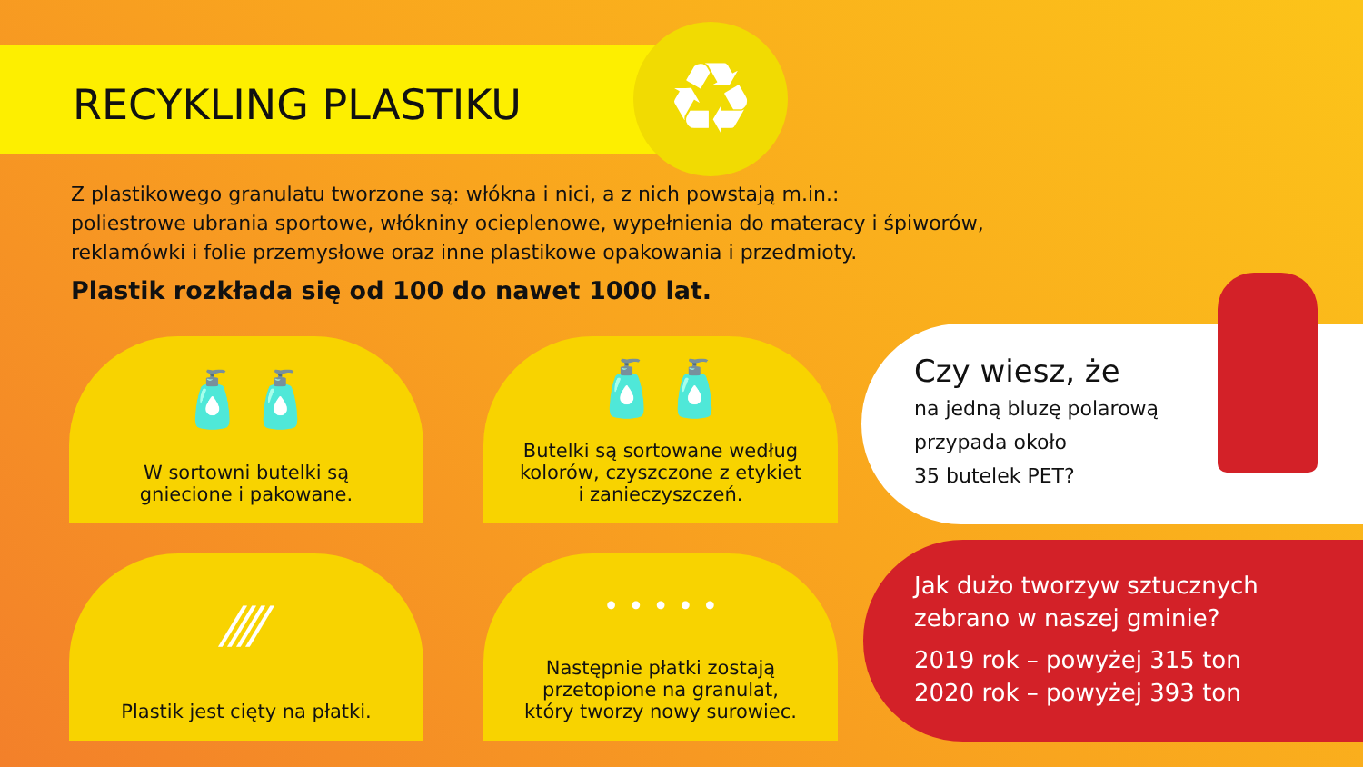♻
RECYKLING PLASTIKU
Z plastikowego granulatu tworzone są: włókna i nici, a z nich powstają m.in.:
poliestrowe ubrania sportowe, włókniny ocieplenowe, wypełnienia do materacy i śpiworów,
reklamówki i folie przemysłowe oraz inne plastikowe opakowania i przedmioty.
Plastik rozkłada się od 100 do nawet 1000 lat.
🧴🧴
W sortowni butelki są
gniecione i pakowane.
🧴🧴
Butelki są sortowane według
kolorów, czyszczone z etykiet
i zanieczyszczeń.
⁄⁄⁄⁄
Plastik jest cięty na płatki.
• • • • •
Następnie płatki zostają
przetopione na granulat,
który tworzy nowy surowiec.
Czy wiesz, że
na jedną bluzę polarową
przypada około
35 butelek PET?
Jak dużo tworzyw sztucznych
zebrano w naszej gminie?
2019 rok – powyżej 315 ton
2020 rok – powyżej 393 ton